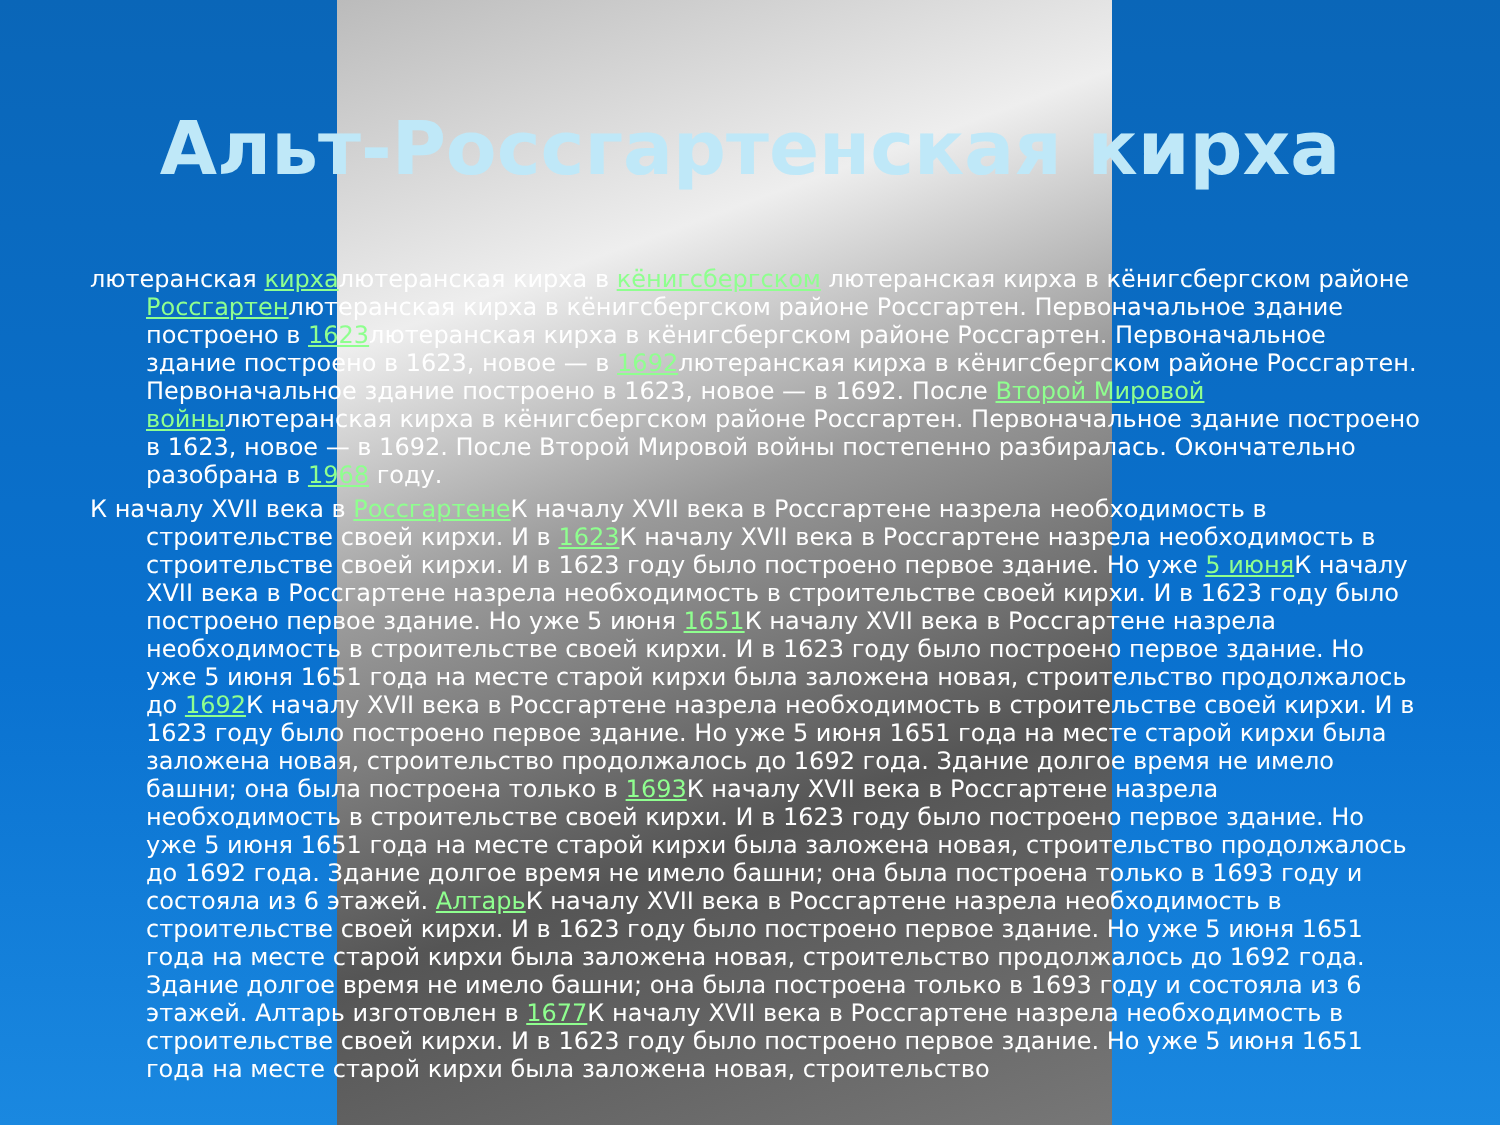Альт-Россгартенская кирха
лютеранская кирхалютеранская кирха в кёнигсбергском лютеранская кирха в кёнигсбергском районе Россгартенлютеранская кирха в кёнигсбергском районе Россгартен. Первоначальное здание построено в 1623лютеранская кирха в кёнигсбергском районе Россгартен. Первоначальное здание построено в 1623, новое — в 1692лютеранская кирха в кёнигсбергском районе Россгартен. Первоначальное здание построено в 1623, новое — в 1692. После Второй Мировой войнылютеранская кирха в кёнигсбергском районе Россгартен. Первоначальное здание построено в 1623, новое — в 1692. После Второй Мировой войны постепенно разбиралась. Окончательно разобрана в 1968 году.
К началу XVII века в Россгартене К началу XVII века в Россгартене назрела необходимость в строительстве своей кирхи. И в 1623 К началу XVII века в Россгартене назрела необходимость в строительстве своей кирхи. И в 1623 году было построено первое здание. Но уже 5 июня К началу XVII века в Россгартене назрела необходимость в строительстве своей кирхи. И в 1623 году было построено первое здание. Но уже 5 июня 1651 К началу XVII века в Россгартене назрела необходимость в строительстве своей кирхи. И в 1623 году было построено первое здание. Но уже 5 июня 1651 года на месте старой кирхи была заложена новая, строительство продолжалось до 1692 К началу XVII века в Россгартене назрела необходимость в строительстве своей кирхи. И в 1623 году было построено первое здание. Но уже 5 июня 1651 года на месте старой кирхи была заложена новая, строительство продолжалось до 1692 года. Здание долгое время не имело башни; она была построена только в 1693 К началу XVII века в Россгартене назрела необходимость в строительстве своей кирхи. И в 1623 году было построено первое здание. Но уже 5 июня 1651 года на месте старой кирхи была заложена новая, строительство продолжалось до 1692 года. Здание долгое время не имело башни; она была построена только в 1693 году и состояла из 6 этажей. Алтарь К началу XVII века в Россгартене назрела необходимость в строительстве своей кирхи. И в 1623 году было построено первое здание. Но уже 5 июня 1651 года на месте старой кирхи была заложена новая, строительство продолжалось до 1692 года. Здание долгое время не имело башни; она была построена только в 1693 году и состояла из 6 этажей. Алтарь изготовлен в 1677 К началу XVII века в Россгартене назрела необходимость в строительстве своей кирхи. И в 1623 году было построено первое здание. Но уже 5 июня 1651 года на месте старой кирхи была заложена новая, строительство